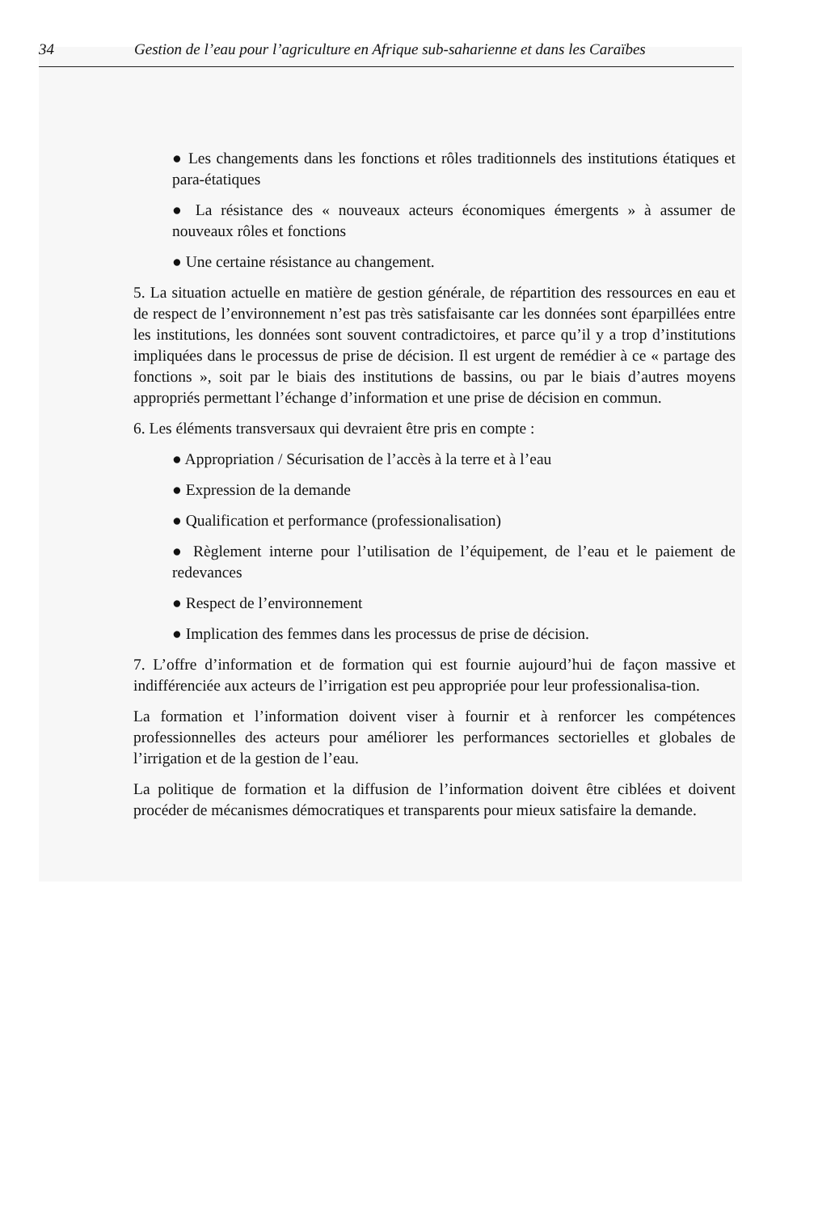34 Gestion de l’eau pour l’agriculture en Afrique sub-saharienne et dans les Caraïbes
● Les changements dans les fonctions et rôles traditionnels des institutions étatiques et para-étatiques
● La résistance des « nouveaux acteurs économiques émergents » à assumer de nouveaux rôles et fonctions
● Une certaine résistance au changement.
5. La situation actuelle en matière de gestion générale, de répartition des ressources en eau et de respect de l’environnement n’est pas très satisfaisante car les données sont éparpillées entre les institutions, les données sont souvent contradictoires, et parce qu’il y a trop d’institutions impliquées dans le processus de prise de décision. Il est urgent de remédier à ce « partage des fonctions », soit par le biais des institutions de bassins, ou par le biais d’autres moyens appropriés permettant l’échange d’information et une prise de décision en commun.
6. Les éléments transversaux qui devraient être pris en compte :
● Appropriation / Sécurisation de l’accès à la terre et à l’eau
● Expression de la demande
● Qualification et performance (professionalisation)
● Règlement interne pour l’utilisation de l’équipement, de l’eau et le paiement de redevances
● Respect de l’environnement
● Implication des femmes dans les processus de prise de décision.
7. L’offre d’information et de formation qui est fournie aujourd’hui de façon massive et indifférenciée aux acteurs de l’irrigation est peu appropriée pour leur professionalisa-tion.
La formation et l’information doivent viser à fournir et à renforcer les compétences professionnelles des acteurs pour améliorer les performances sectorielles et globales de l’irrigation et de la gestion de l’eau.
La politique de formation et la diffusion de l’information doivent être ciblées et doivent procéder de mécanismes démocratiques et transparents pour mieux satisfaire la demande.